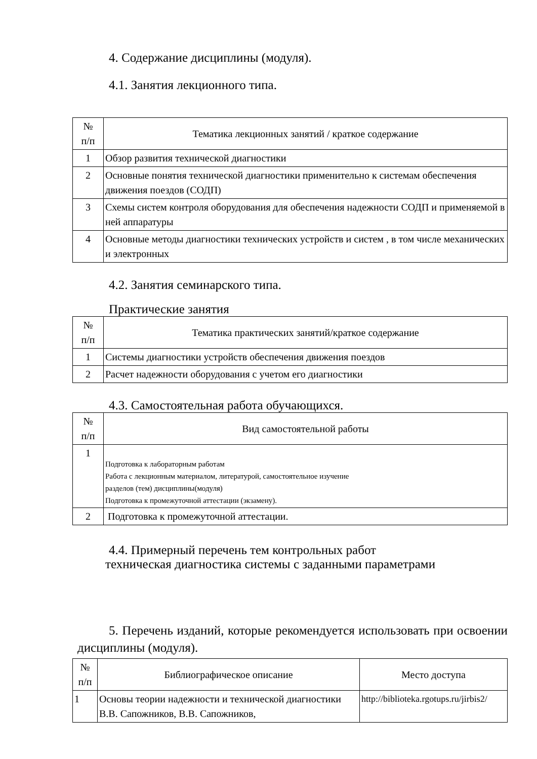4. Содержание дисциплины (модуля).
4.1. Занятия лекционного типа.
| № п/п | Тематика лекционных занятий / краткое содержание |
| --- | --- |
| 1 | Обзор развития технической диагностики |
| 2 | Основные понятия технической диагностики применительно к системам обеспечения движения поездов (СОДП) |
| 3 | Схемы систем контроля оборудования для обеспечения надежности СОДП и применяемой в ней аппаратуры |
| 4 | Основные методы диагностики технических устройств и систем , в том числе механических и электронных |
4.2. Занятия семинарского типа.
Практические занятия
| № п/п | Тематика практических занятий/краткое содержание |
| --- | --- |
| 1 | Системы диагностики устройств обеспечения движения поездов |
| 2 | Расчет надежности оборудования с учетом его диагностики |
4.3. Самостоятельная работа обучающихся.
| № п/п | Вид самостоятельной работы |
| --- | --- |
| 1 | Подготовка к лабораторным работам Работа с лекционным материалом, литературой, самостоятельное изучение разделов (тем) дисциплины(модуля) Подготовка к промежуточной аттестации (экзамену). |
| 2 | Подготовка к промежуточной аттестации. |
4.4. Примерный перечень тем контрольных работ
техническая диагностика системы с заданными параметрами
5. Перечень изданий, которые рекомендуется использовать при освоении дисциплины (модуля).
| № п/п | Библиографическое описание | Место доступа |
| --- | --- | --- |
| 1 | Основы теории надежности и технической диагностики В.В. Сапожников, В.В. Сапожников, | http://biblioteka.rgotups.ru/jirbis2/ |